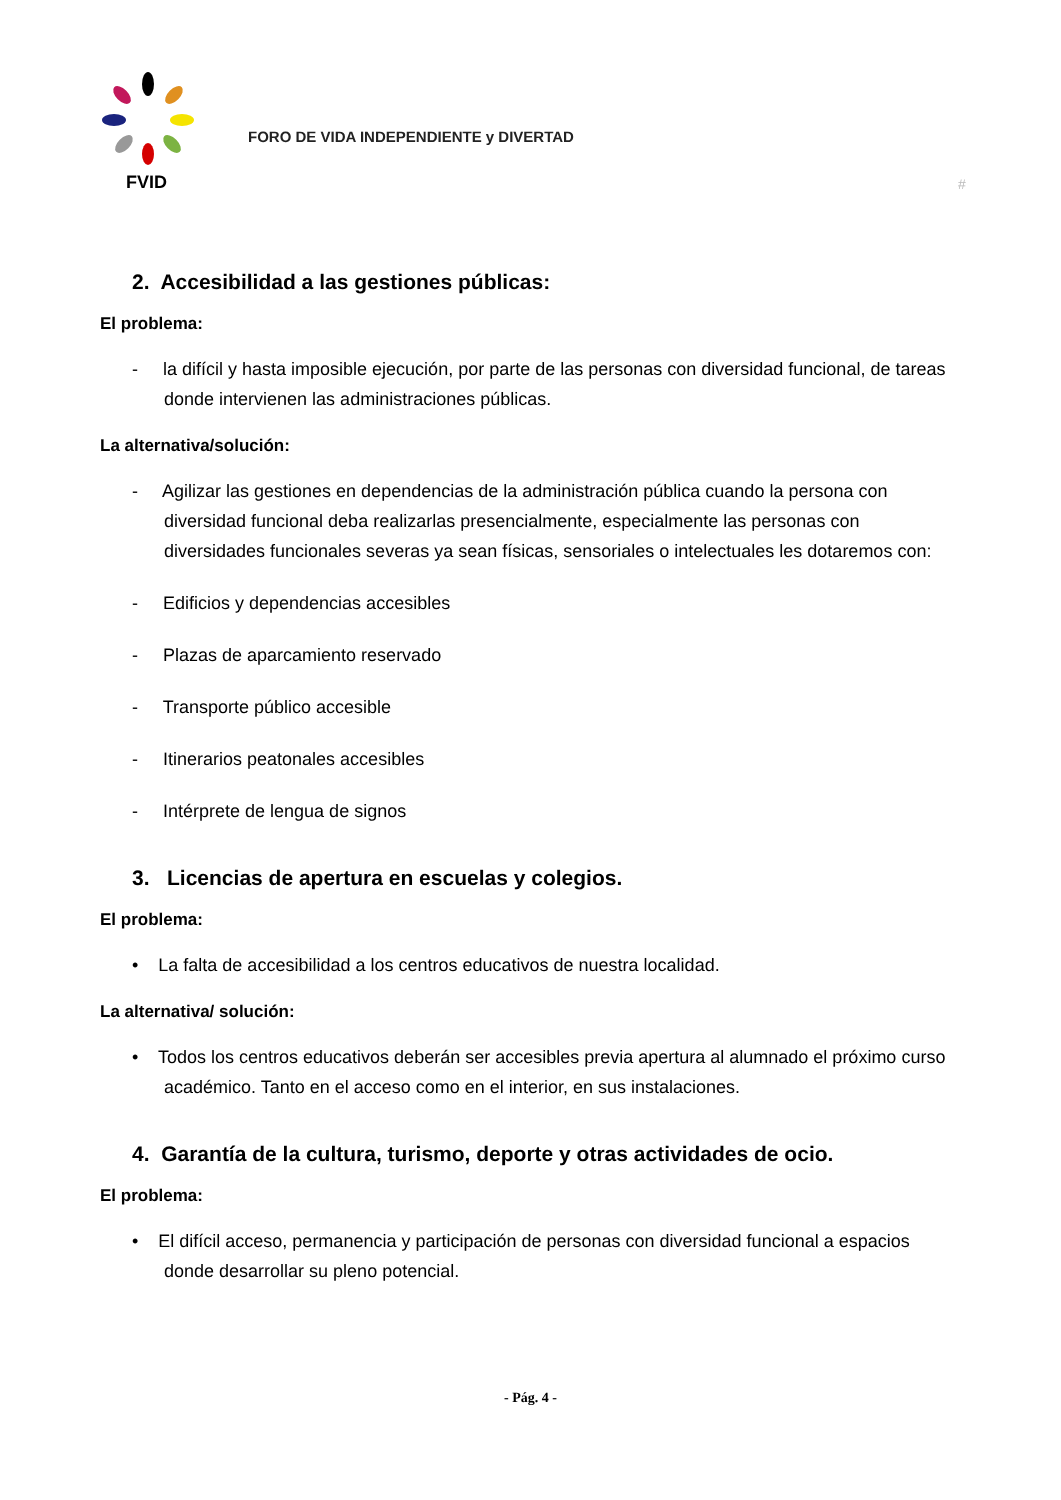FVID
FORO DE VIDA INDEPENDIENTE y DIVERTAD
#
2. Accesibilidad a las gestiones públicas:
El problema:
- la difícil y hasta imposible ejecución, por parte de las personas con diversidad funcional, de tareas donde intervienen las administraciones públicas.
La alternativa/solución:
- Agilizar las gestiones en dependencias de la administración pública cuando la persona con diversidad funcional deba realizarlas presencialmente, especialmente las personas con diversidades funcionales severas ya sean físicas, sensoriales o intelectuales les dotaremos con:
- Edificios y dependencias accesibles
- Plazas de aparcamiento reservado
- Transporte público accesible
- Itinerarios peatonales accesibles
- Intérprete de lengua de signos
3. Licencias de apertura en escuelas y colegios.
El problema:
• La falta de accesibilidad a los centros educativos de nuestra localidad.
La alternativa/ solución:
• Todos los centros educativos deberán ser accesibles previa apertura al alumnado el próximo curso académico. Tanto en el acceso como en el interior, en sus instalaciones.
4. Garantía de la cultura, turismo, deporte y otras actividades de ocio.
El problema:
• El difícil acceso, permanencia y participación de personas con diversidad funcional a espacios donde desarrollar su pleno potencial.
- Pág. 4 -